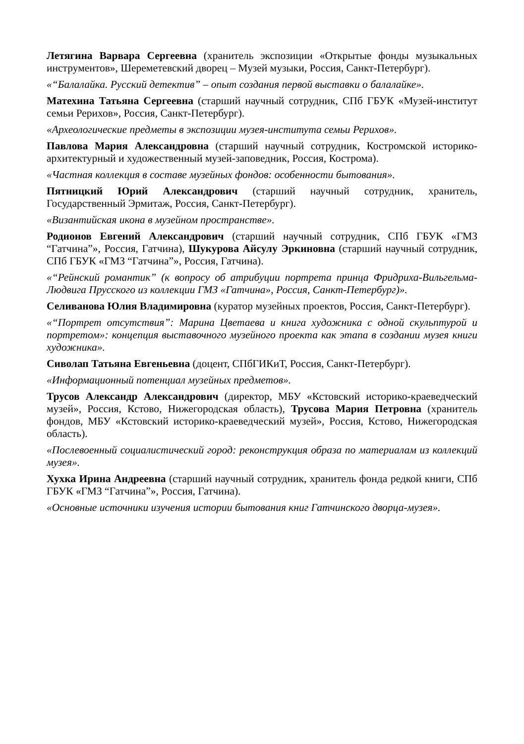Летягина Варвара Сергеевна (хранитель экспозиции «Открытые фонды музыкальных инструментов», Шереметевский дворец – Музей музыки, Россия, Санкт-Петербург).
«“Балалайка. Русский детектив” – опыт создания первой выставки о балалайке».
Матехина Татьяна Сергеевна (старший научный сотрудник, СПб ГБУК «Музей-институт семьи Рерихов», Россия, Санкт-Петербург).
«Археологические предметы в экспозиции музея-института семьи Рерихов».
Павлова Мария Александровна (старший научный сотрудник, Костромской историко-архитектурный и художественный музей-заповедник, Россия, Кострома).
«Частная коллекция в составе музейных фондов: особенности бытования».
Пятницкий Юрий Александрович (старший научный сотрудник, хранитель, Государственный Эрмитаж, Россия, Санкт-Петербург).
«Византийская икона в музейном пространстве».
Родионов Евгений Александрович (старший научный сотрудник, СПб ГБУК «ГМЗ “Гатчина”», Россия, Гатчина), Шукурова Айсулу Эркиновна (старший научный сотрудник, СПб ГБУК «ГМЗ “Гатчина”», Россия, Гатчина).
«“Рейнский романтик” (к вопросу об атрибуции портрета принца Фридриха-Вильгельма-Людвига Прусского из коллекции ГМЗ «Гатчина», Россия, Санкт-Петербург)».
Селиванова Юлия Владимировна (куратор музейных проектов, Россия, Санкт-Петербург).
«“Портрет отсутствия”: Марина Цветаева и книга художника с одной скульптурой и портретом»: концепция выставочного музейного проекта как этапа в создании музея книги художника».
Сиволап Татьяна Евгеньевна (доцент, СПбГИКиТ, Россия, Санкт-Петербург).
«Информационный потенциал музейных предметов».
Трусов Александр Александрович (директор, МБУ «Кстовский историко-краеведческий музей», Россия, Кстово, Нижегородская область), Трусова Мария Петровна (хранитель фондов, МБУ «Кстовский историко-краеведческий музей», Россия, Кстово, Нижегородская область).
«Послевоенный социалистический город: реконструкция образа по материалам из коллекций музея».
Хухка Ирина Андреевна (старший научный сотрудник, хранитель фонда редкой книги, СПб ГБУК «ГМЗ “Гатчина”», Россия, Гатчина).
«Основные источники изучения истории бытования книг Гатчинского дворца-музея».